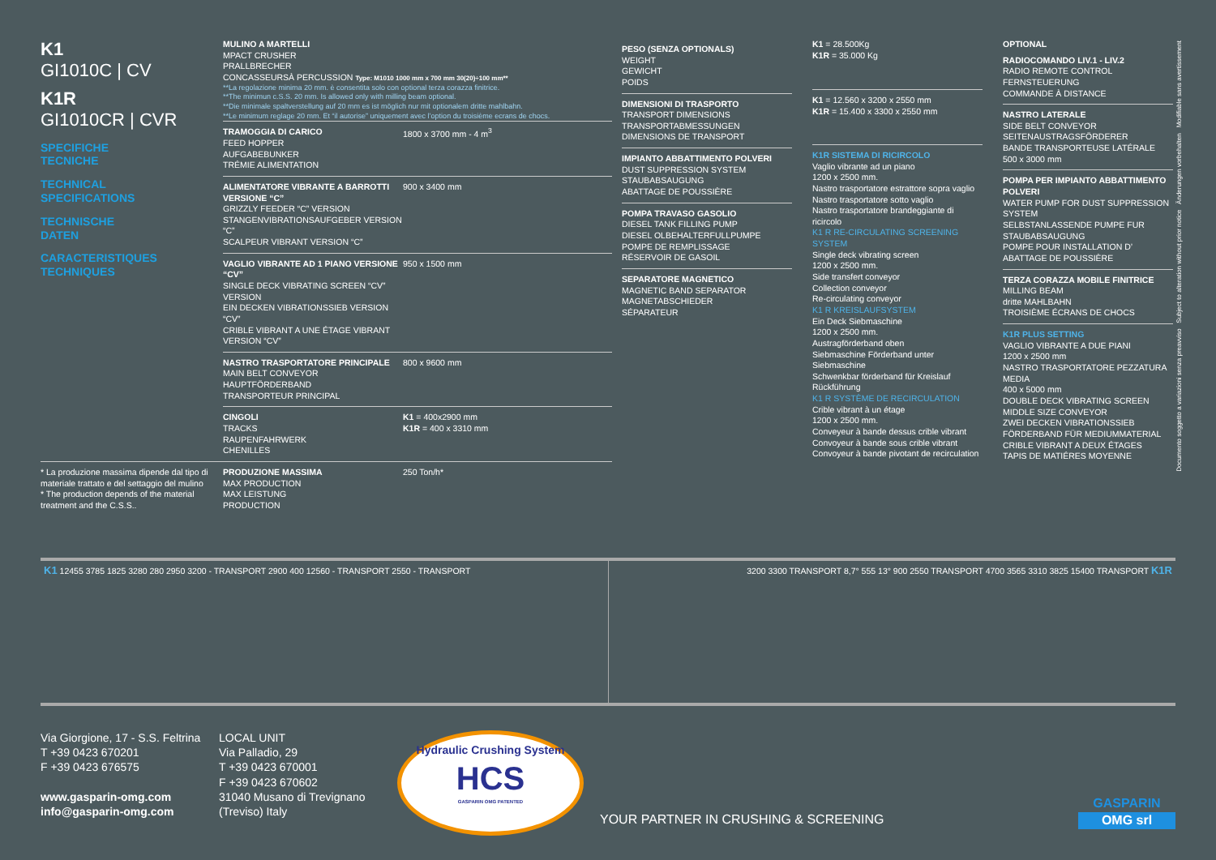K1
GI1010C | CV
K1R
GI1010CR | CVR
SPECIFICHE
TECNICHE
TECHNICAL
SPECIFICATIONS
TECHNISCHE
DATEN
CARACTERISTIQUES
TECHNIQUES
* La produzione massima dipende dal tipo di materiale trattato e del settaggio del mulino
* The production depends of the material treatment and the C.S.S..
MULINO A MARTELLI
MPACT CRUSHER
PRALLBRECHER
CONCASSEURSÀ PERCUSSION Type: M1010 1000 mm x 700 mm 30(20)÷100 mm**
**La regolazione minima 20 mm. è consentita solo con optional terza corazza finitrice.
**The minimun c.S.S. 20 mm. Is allowed only with milling beam optional.
**Die minimale spaltverstellung auf 20 mm es ist möglich nur mit optionalem dritte mahlbahn.
**Le minimum reglage 20 mm. Et “il autorise” uniquement avec l’option du troisième ecrans de chocs.
TRAMOGGIA DI CARICO
FEED HOPPER
AUFGABEBUNKER
TRÉMIE ALIMENTATION
1800 x 3700 mm - 4 m<sup>3</sup>
ALIMENTATORE VIBRANTE A BARROTTI VERSIONE “C”
GRIZZLY FEEDER “C” VERSION
STANGENVIBRATIONSAUFGEBER VERSION “C”
SCALPEUR VIBRANT VERSION “C”
900 x 3400 mm
VAGLIO VIBRANTE AD 1 PIANO VERSIONE “CV”
SINGLE DECK VIBRATING SCREEN “CV” VERSION
EIN DECKEN VIBRATIONSSIEB VERSION “CV”
CRIBLE VIBRANT A UNE ÉTAGE VIBRANT VERSION “CV”
950 x 1500 mm
NASTRO TRASPORTATORE PRINCIPALE
MAIN BELT CONVEYOR
HAUPTFÖRDERBAND
TRANSPORTEUR PRINCIPAL
800 x 9600 mm
CINGOLI
TRACKS
RAUPENFAHRWERK
CHENILLES
K1 = 400x2900 mm
K1R = 400 x 3310 mm
PRODUZIONE MASSIMA
MAX PRODUCTION
MAX LEISTUNG
PRODUCTION
250 Ton/h*
PESO (SENZA OPTIONALS)
WEIGHT
GEWICHT
POIDS
DIMENSIONI DI TRASPORTO
TRANSPORT DIMENSIONS
TRANSPORTABMESSUNGEN
DIMENSIONS DE TRANSPORT
IMPIANTO ABBATTIMENTO POLVERI
DUST SUPPRESSION SYSTEM
STAUBABSAUGUNG
ABATTAGE DE POUSSIÈRE
POMPA TRAVASO GASOLIO
DIESEL TANK FILLING PUMP
DIESEL OLBEHALTERFULLPUMPE
POMPE DE REMPLISSAGE
RÉSERVOIR DE GASOIL
SEPARATORE MAGNETICO
MAGNETIC BAND SEPARATOR
MAGNETABSCHIEDER
SÉPARATEUR
K1 = 28.500Kg
K1R = 35.000 Kg
K1 = 12.560 x 3200 x 2550 mm
K1R = 15.400 x 3300 x 2550 mm
K1R SISTEMA DI RICIRCOLO
Vaglio vibrante ad un piano
1200 x 2500 mm.
Nastro trasportatore estrattore sopra vaglio
Nastro trasportatore sotto vaglio
Nastro trasportatore brandeggiante di ricircolo
K1 R RE-CIRCULATING SCREENING SYSTEM
Single deck vibrating screen
1200 x 2500 mm.
Side transfert conveyor
Collection conveyor
Re-circulating conveyor
K1 R KREISLAUFSYSTEM
Ein Deck Siebmaschine
1200 x 2500 mm.
Austragförderband oben
Siebmaschine Förderband unter Siebmaschine
Schwenkbar förderband für Kreislauf Rückführung
K1 R SYSTÈME DE RECIRCULATION
Crible vibrant à un étage
1200 x 2500 mm.
Conveyeur à bande dessus crible vibrant Convoyeur à bande sous crible vibrant Convoyeur à bande pivotant de recirculation
OPTIONAL
RADIOCOMANDO LIV.1 - LIV.2
RADIO REMOTE CONTROL
FERNSTEUERUNG
COMMANDE À DISTANCE
NASTRO LATERALE
SIDE BELT CONVEYOR
SEITENAUSTRAGSFÖRDERER
BANDE TRANSPORTEUSE LATÉRALE
500 x 3000 mm
POMPA PER IMPIANTO ABBATTIMENTO POLVERI
WATER PUMP FOR DUST SUPPRESSION SYSTEM
SELBSTANLASSENDE PUMPE FUR STAUBABSAUGUNG
POMPE POUR INSTALLATION D’ ABATTAGE DE POUSSIÈRE
TERZA CORAZZA MOBILE FINITRICE
MILLING BEAM
dritte MAHLBAHN
TROISIÈME ÉCRANS DE CHOCS
K1R PLUS SETTING
VAGLIO VIBRANTE A DUE PIANI
1200 x 2500 mm
NASTRO TRASPORTATORE PEZZATURA MEDIA
400 x 5000 mm
DOUBLE DECK VIBRATING SCREEN
MIDDLE SIZE CONVEYOR
ZWEI DECKEN VIBRATIONSSIEB
FÖRDERBAND FÜR MEDIUMMATERIAL
CRIBLE VIBRANT A DEUX ÉTAGES
TAPIS DE MATIÉRES MOYENNE
Documento soggetto a variazioni senza preavviso Subject to alteration without prior notice Änderungen vorbehalten Modifiable sans avertissement
K1 12455 3785 1825 3280 280 2950 3200 - TRANSPORT 2900 400 12560 - TRANSPORT 2550 - TRANSPORT
3200 3300 TRANSPORT 8,7° 555 13° 900 2550 TRANSPORT 4700 3565 3310 3825 15400 TRANSPORT K1R
Via Giorgione, 17 - S.S. Feltrina
T +39 0423 670201
F +39 0423 676575
www.gasparin-omg.com
info@gasparin-omg.com
LOCAL UNIT
Via Palladio, 29
T +39 0423 670001
F +39 0423 670602
31040 Musano di Trevignano
(Treviso) Italy
Hydraulic Crushing System
HCS
GASPARIN OMG PATENTED
YOUR PARTNER IN CRUSHING & SCREENING
GASPARIN
OMG srl